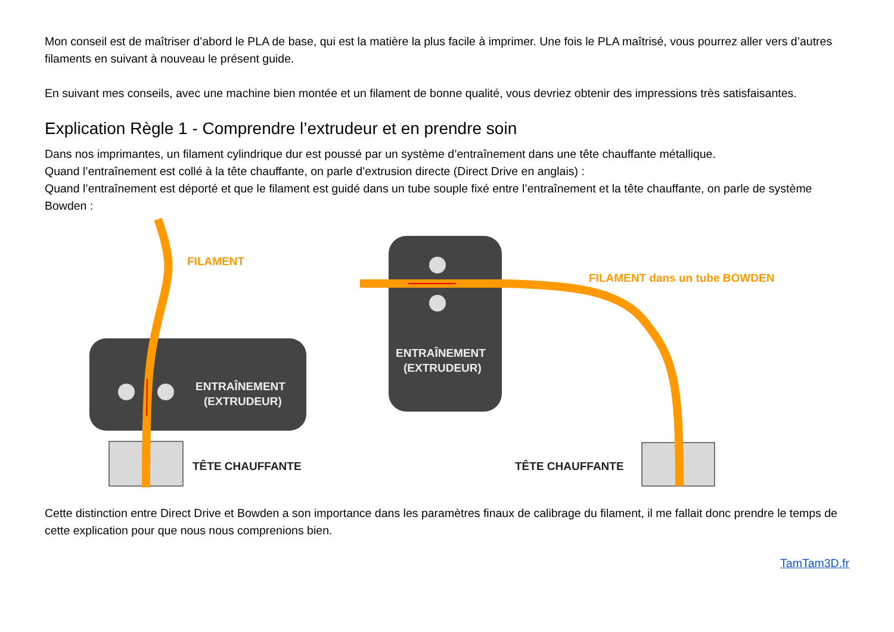Mon conseil est de maîtriser d’abord le PLA de base, qui est la matière la plus facile à imprimer. Une fois le PLA maîtrisé, vous pourrez aller vers d’autres filaments en suivant à nouveau le présent guide.
En suivant mes conseils, avec une machine bien montée et un filament de bonne qualité, vous devriez obtenir des impressions très satisfaisantes.
Explication Règle 1 - Comprendre l’extrudeur et en prendre soin
Dans nos imprimantes, un filament cylindrique dur est poussé par un système d’entraînement dans une tête chauffante métallique.
Quand l’entraînement est collé à la tête chauffante, on parle d’extrusion directe (Direct Drive en anglais) :
Quand l’entraînement est déporté et que le filament est guidé dans un tube souple fixé entre l’entraînement et la tête chauffante, on parle de système Bowden :
FILAMENT
ENTRAÎNEMENT
(EXTRUDEUR)
TÊTE CHAUFFANTE
ENTRAÎNEMENT
(EXTRUDEUR)
FILAMENT dans un tube BOWDEN
TÊTE CHAUFFANTE
Cette distinction entre Direct Drive et Bowden a son importance dans les paramètres finaux de calibrage du filament, il me fallait donc prendre le temps de cette explication pour que nous nous comprenions bien.
TamTam3D.fr